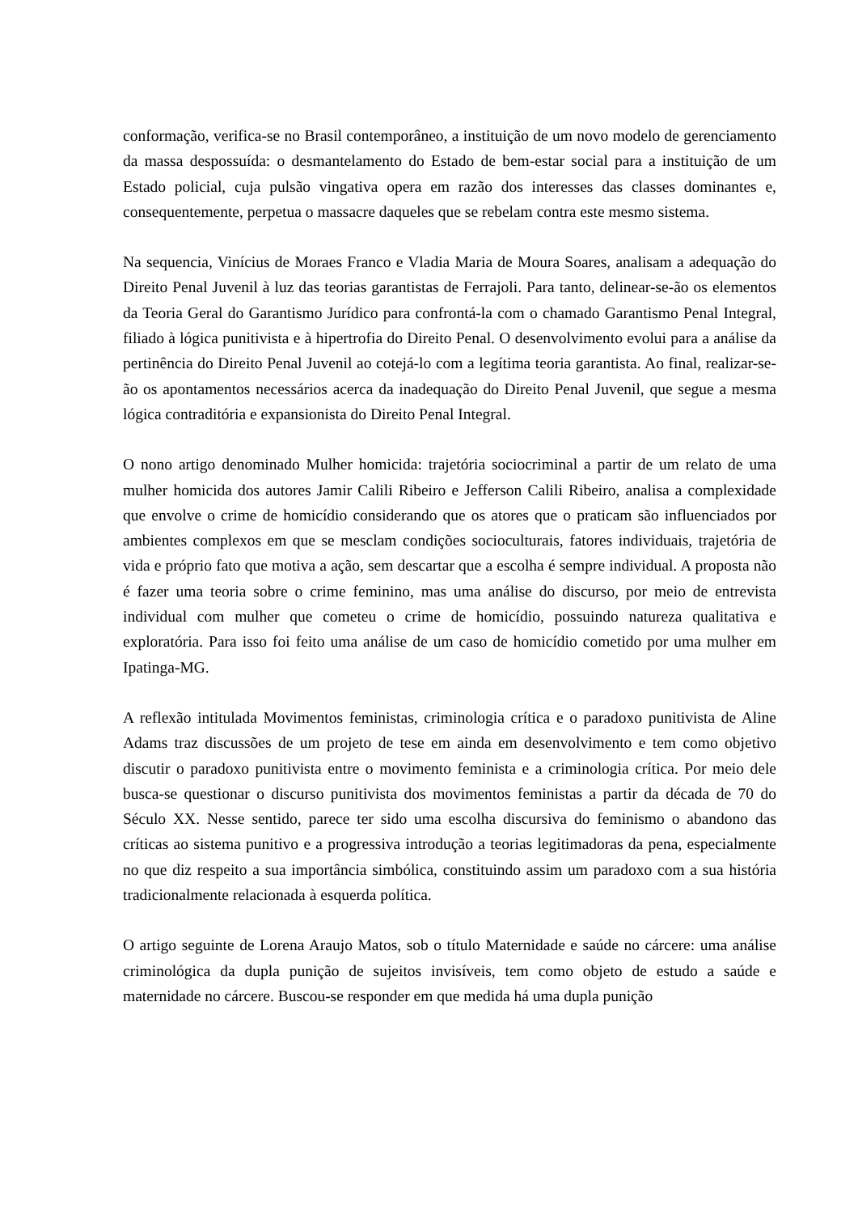conformação, verifica-se no Brasil contemporâneo, a instituição de um novo modelo de gerenciamento da massa despossuída: o desmantelamento do Estado de bem-estar social para a instituição de um Estado policial, cuja pulsão vingativa opera em razão dos interesses das classes dominantes e, consequentemente, perpetua o massacre daqueles que se rebelam contra este mesmo sistema.
Na sequencia, Vinícius de Moraes Franco e Vladia Maria de Moura Soares, analisam a adequação do Direito Penal Juvenil à luz das teorias garantistas de Ferrajoli. Para tanto, delinear-se-ão os elementos da Teoria Geral do Garantismo Jurídico para confrontá-la com o chamado Garantismo Penal Integral, filiado à lógica punitivista e à hipertrofia do Direito Penal. O desenvolvimento evolui para a análise da pertinência do Direito Penal Juvenil ao cotejá-lo com a legítima teoria garantista. Ao final, realizar-se-ão os apontamentos necessários acerca da inadequação do Direito Penal Juvenil, que segue a mesma lógica contraditória e expansionista do Direito Penal Integral.
O nono artigo denominado Mulher homicida: trajetória sociocriminal a partir de um relato de uma mulher homicida dos autores Jamir Calili Ribeiro e Jefferson Calili Ribeiro, analisa a complexidade que envolve o crime de homicídio considerando que os atores que o praticam são influenciados por ambientes complexos em que se mesclam condições socioculturais, fatores individuais, trajetória de vida e próprio fato que motiva a ação, sem descartar que a escolha é sempre individual. A proposta não é fazer uma teoria sobre o crime feminino, mas uma análise do discurso, por meio de entrevista individual com mulher que cometeu o crime de homicídio, possuindo natureza qualitativa e exploratória. Para isso foi feito uma análise de um caso de homicídio cometido por uma mulher em Ipatinga-MG.
A reflexão intitulada Movimentos feministas, criminologia crítica e o paradoxo punitivista de Aline Adams traz discussões de um projeto de tese em ainda em desenvolvimento e tem como objetivo discutir o paradoxo punitivista entre o movimento feminista e a criminologia crítica. Por meio dele busca-se questionar o discurso punitivista dos movimentos feministas a partir da década de 70 do Século XX. Nesse sentido, parece ter sido uma escolha discursiva do feminismo o abandono das críticas ao sistema punitivo e a progressiva introdução a teorias legitimadoras da pena, especialmente no que diz respeito a sua importância simbólica, constituindo assim um paradoxo com a sua história tradicionalmente relacionada à esquerda política.
O artigo seguinte de Lorena Araujo Matos, sob o título Maternidade e saúde no cárcere: uma análise criminológica da dupla punição de sujeitos invisíveis, tem como objeto de estudo a saúde e maternidade no cárcere. Buscou-se responder em que medida há uma dupla punição